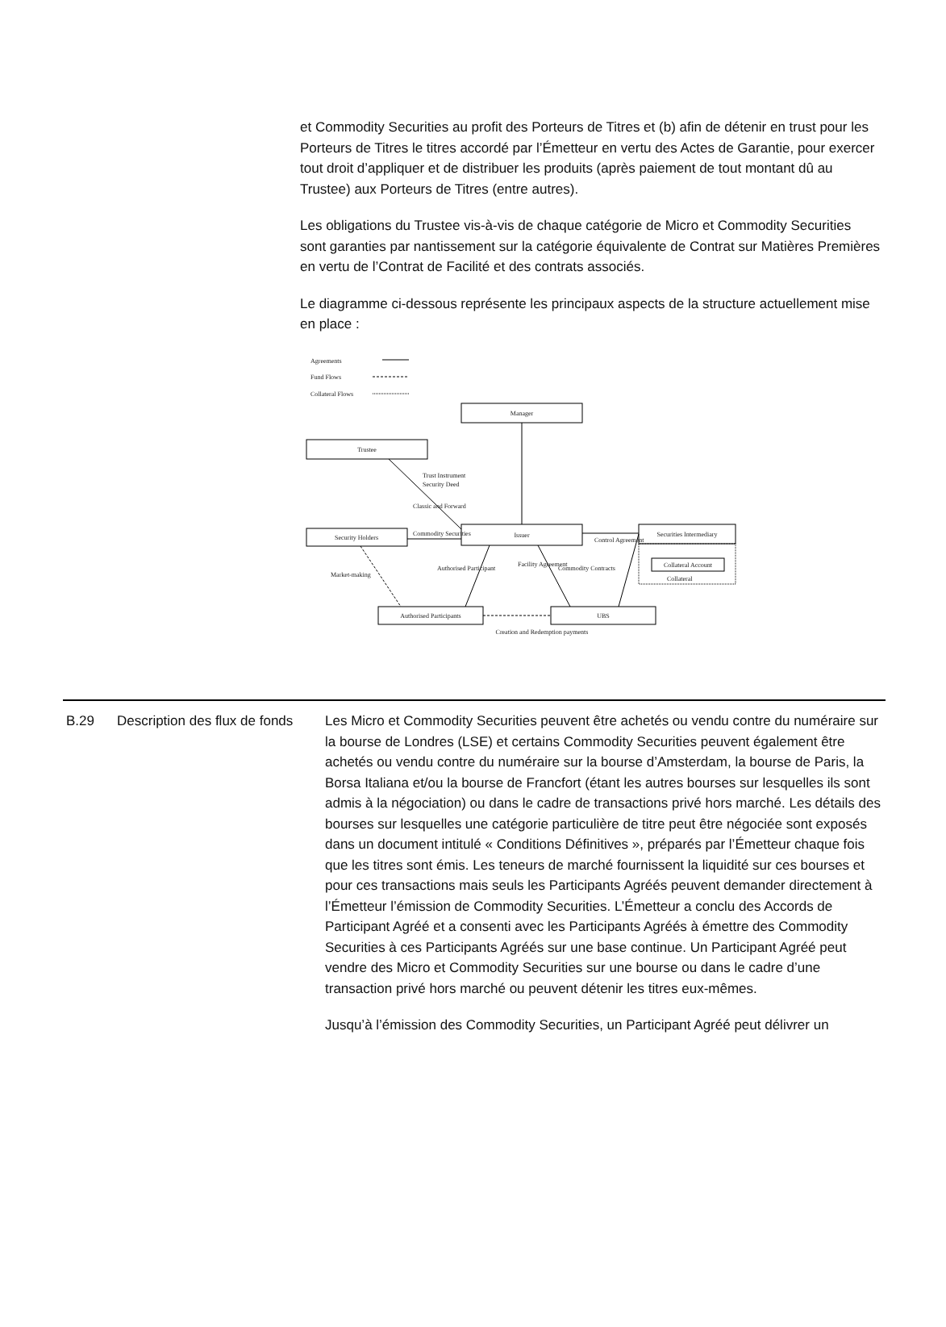et Commodity Securities au profit des Porteurs de Titres et (b) afin de détenir en trust pour les Porteurs de Titres le titres accordé par l’Émetteur en vertu des Actes de Garantie, pour exercer tout droit d’appliquer et de distribuer les produits (après paiement de tout montant dû au Trustee) aux Porteurs de Titres (entre autres).
Les obligations du Trustee vis-à-vis de chaque catégorie de Micro et Commodity Securities sont garanties par nantissement sur la catégorie équivalente de Contrat sur Matières Premières en vertu de l’Contrat de Facilité et des contrats associés.
Le diagramme ci-dessous représente les principaux aspects de la structure actuellement mise en place :
Agreements
Fund Flows
Collateral Flows
Manager
Trustee
Security Holders
Issuer
Securities Intermediary
Collateral Account
Authorised Participants
UBS
Creation and Redemption payments
Trust Instrument
Security Deed
Classic and Forward
Commodity Securities
Control Agreement
Market-making
Authorised Participant
Facility Agreement
Commodity Contracts
Collateral
| B.29 | Description des flux de fonds | Les Micro et Commodity Securities peuvent être achetés ou vendu contre du numéraire sur la bourse de Londres (LSE) et certains Commodity Securities peuvent également être achetés ou vendu contre du numéraire sur la bourse d’Amsterdam, la bourse de Paris, la Borsa Italiana et/ou la bourse de Francfort (étant les autres bourses sur lesquelles ils sont admis à la négociation) ou dans le cadre de transactions privé hors marché. Les détails des bourses sur lesquelles une catégorie particulière de titre peut être négociée sont exposés dans un document intitulé « Conditions Définitives », préparés par l’Émetteur chaque fois que les titres sont émis. Les teneurs de marché fournissent la liquidité sur ces bourses et pour ces transactions mais seuls les Participants Agréés peuvent demander directement à l’Émetteur l’émission de Commodity Securities. L’Émetteur a conclu des Accords de Participant Agréé et a consenti avec les Participants Agréés à émettre des Commodity Securities à ces Participants Agréés sur une base continue. Un Participant Agréé peut vendre des Micro et Commodity Securities sur une bourse ou dans le cadre d’une transaction privé hors marché ou peuvent détenir les titres eux-mêmes. Jusqu’à l’émission des Commodity Securities, un Participant Agréé peut délivrer un |